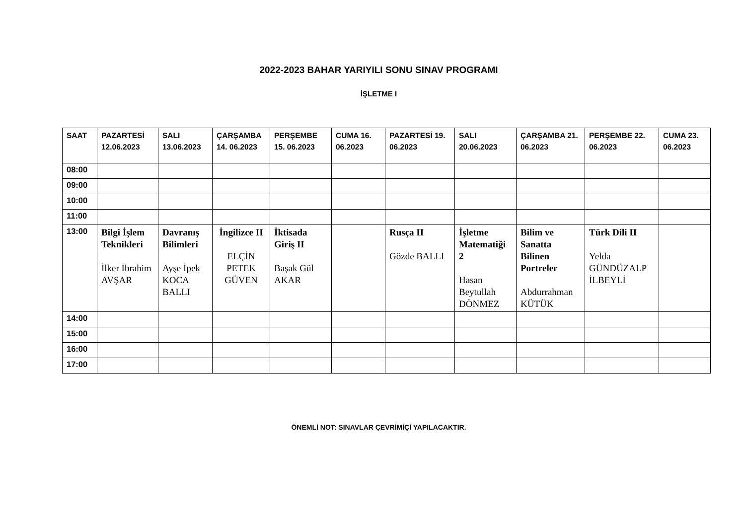2022-2023 BAHAR YARIYILI SONU SINAV PROGRAMI
İŞLETME I
| SAAT | PAZARTESİ 12.06.2023 | SALI 13.06.2023 | ÇARŞAMBA 14. 06.2023 | PERŞEMBE 15. 06.2023 | CUMA 16. 06.2023 | PAZARTESİ 19. 06.2023 | SALI 20.06.2023 | ÇARŞAMBA 21. 06.2023 | PERŞEMBE 22. 06.2023 | CUMA 23. 06.2023 |
| --- | --- | --- | --- | --- | --- | --- | --- | --- | --- | --- |
| 08:00 | | | | | | | | | | |
| 09:00 | | | | | | | | | | |
| 10:00 | | | | | | | | | | |
| 11:00 | | | | | | | | | | |
| 13:00 | Bilgi İşlem Teknikleri İlker İbrahim AVŞAR | Davranış Bilimleri Ayşe İpek KOCA BALLI | İngilizce II ELÇİN PETEK GÜVEN | İktisada Giriş II Başak Gül AKAR | | Rusça II Gözde BALLI | İşletme Matematiği 2 Hasan Beytullah DÖNMEZ | Bilim ve Sanatta Bilinen Portreler Abdurrahman KÜTÜK | Türk Dili II Yelda GÜNDÜZALP İLBEYLİ | |
| 14:00 | | | | | | | | | | |
| 15:00 | | | | | | | | | | |
| 16:00 | | | | | | | | | | |
| 17:00 | | | | | | | | | | |
ÖNEMLİ NOT: SINAVLAR ÇEVRİMİÇİ YAPILACAKTIR.